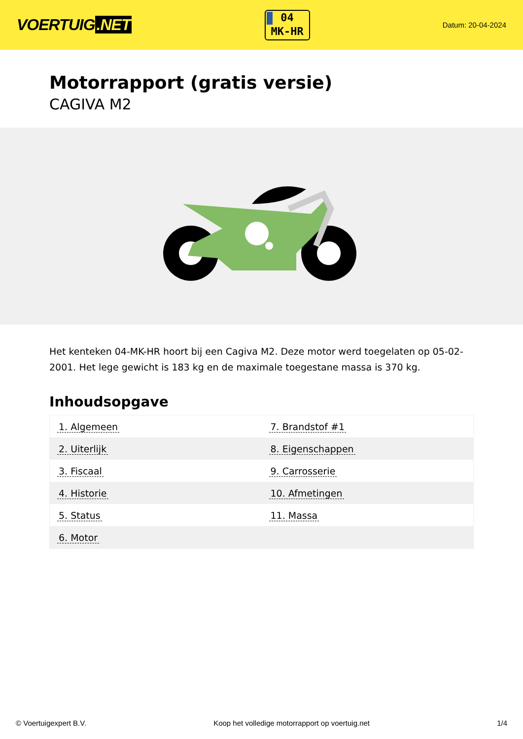VOERTUIG.NET
04
MK-HR
Datum: 20-04-2024
Motorrapport (gratis versie)
CAGIVA M2
Het kenteken 04-MK-HR hoort bij een Cagiva M2. Deze motor werd toegelaten op 05-02-2001. Het lege gewicht is 183 kg en de maximale toegestane massa is 370 kg.
Inhoudsopgave
| 1. Algemeen | 7. Brandstof #1 |
| 2. Uiterlijk | 8. Eigenschappen |
| 3. Fiscaal | 9. Carrosserie |
| 4. Historie | 10. Afmetingen |
| 5. Status | 11. Massa |
| 6. Motor | |
© Voertuigexpert B.V. Koop het volledige motorrapport op voertuig.net 1/4